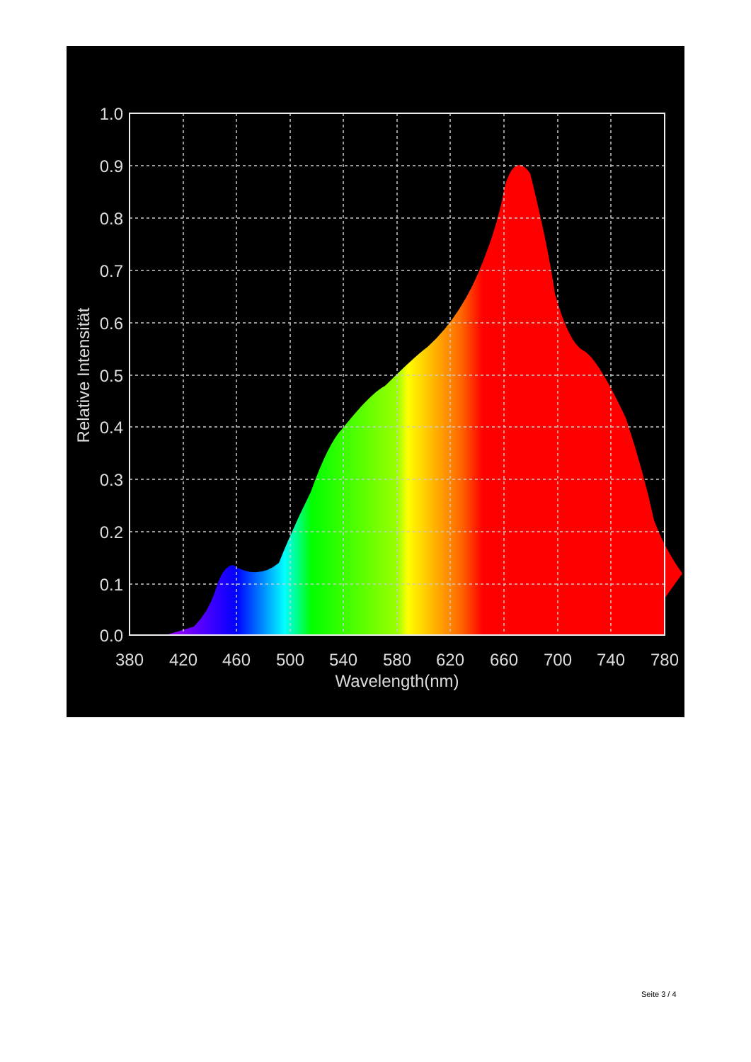1.0
0.9
0.8
0.7
0.6
0.5
0.4
0.3
0.2
0.1
0.0
380
420
460
500
540
580
620
660
700
740
780
Wavelength(nm)
Relative Intensität
Seite 3 / 4